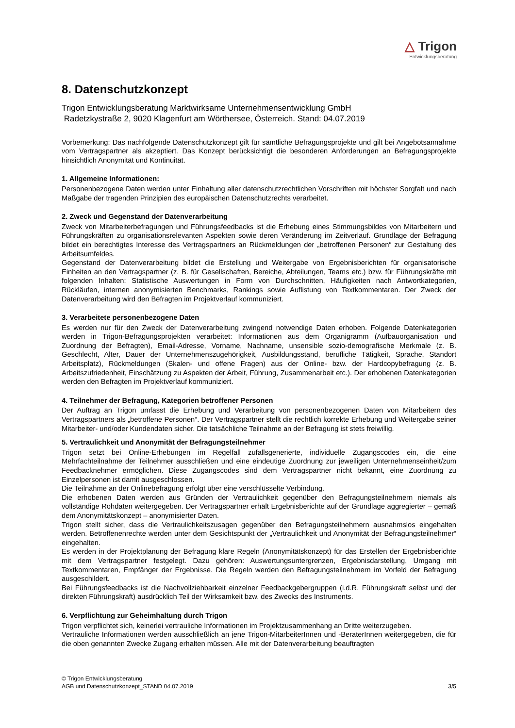△ Trigon
Entwicklungsberatung
8. Datenschutzkonzept
Trigon Entwicklungsberatung Marktwirksame Unternehmensentwicklung GmbH
Radetzkystraße 2, 9020 Klagenfurt am Wörthersee, Österreich. Stand: 04.07.2019
Vorbemerkung: Das nachfolgende Datenschutzkonzept gilt für sämtliche Befragungsprojekte und gilt bei Angebotsannahme vom Vertragspartner als akzeptiert. Das Konzept berücksichtigt die besonderen Anforderungen an Befragungsprojekte hinsichtlich Anonymität und Kontinuität.
1. Allgemeine Informationen:
Personenbezogene Daten werden unter Einhaltung aller datenschutzrechtlichen Vorschriften mit höchster Sorgfalt und nach Maßgabe der tragenden Prinzipien des europäischen Datenschutzrechts verarbeitet.
2. Zweck und Gegenstand der Datenverarbeitung
Zweck von Mitarbeiterbefragungen und Führungsfeedbacks ist die Erhebung eines Stimmungsbildes von Mitarbeitern und Führungskräften zu organisationsrelevanten Aspekten sowie deren Veränderung im Zeitverlauf. Grundlage der Befragung bildet ein berechtigtes Interesse des Vertragspartners an Rückmeldungen der „betroffenen Personen“ zur Gestaltung des Arbeitsumfeldes.
Gegenstand der Datenverarbeitung bildet die Erstellung und Weitergabe von Ergebnisberichten für organisatorische Einheiten an den Vertragspartner (z. B. für Gesellschaften, Bereiche, Abteilungen, Teams etc.) bzw. für Führungskräfte mit folgenden Inhalten: Statistische Auswertungen in Form von Durchschnitten, Häufigkeiten nach Antwortkategorien, Rückläufen, internen anonymisierten Benchmarks, Rankings sowie Auflistung von Textkommentaren. Der Zweck der Datenverarbeitung wird den Befragten im Projektverlauf kommuniziert.
3. Verarbeitete personenbezogene Daten
Es werden nur für den Zweck der Datenverarbeitung zwingend notwendige Daten erhoben. Folgende Datenkategorien werden in Trigon-Befragungsprojekten verarbeitet: Informationen aus dem Organigramm (Aufbauorganisation und Zuordnung der Befragten), Email-Adresse, Vorname, Nachname, unsensible sozio-demografische Merkmale (z. B. Geschlecht, Alter, Dauer der Unternehmenszugehörigkeit, Ausbildungsstand, berufliche Tätigkeit, Sprache, Standort Arbeitsplatz), Rückmeldungen (Skalen- und offene Fragen) aus der Online- bzw. der Hardcopybefragung (z. B. Arbeitszufriedenheit, Einschätzung zu Aspekten der Arbeit, Führung, Zusammenarbeit etc.). Der erhobenen Datenkategorien werden den Befragten im Projektverlauf kommuniziert.
4. Teilnehmer der Befragung, Kategorien betroffener Personen
Der Auftrag an Trigon umfasst die Erhebung und Verarbeitung von personenbezogenen Daten von Mitarbeitern des Vertragspartners als „betroffene Personen“. Der Vertragspartner stellt die rechtlich korrekte Erhebung und Weitergabe seiner Mitarbeiter- und/oder Kundendaten sicher. Die tatsächliche Teilnahme an der Befragung ist stets freiwillig.
5. Vertraulichkeit und Anonymität der Befragungsteilnehmer
Trigon setzt bei Online-Erhebungen im Regelfall zufallsgenerierte, individuelle Zugangscodes ein, die eine Mehrfachteilnahme der Teilnehmer ausschließen und eine eindeutige Zuordnung zur jeweiligen Unternehmenseinheit/zum Feedbacknehmer ermöglichen. Diese Zugangscodes sind dem Vertragspartner nicht bekannt, eine Zuordnung zu Einzelpersonen ist damit ausgeschlossen.
Die Teilnahme an der Onlinebefragung erfolgt über eine verschlüsselte Verbindung.
Die erhobenen Daten werden aus Gründen der Vertraulichkeit gegenüber den Befragungsteilnehmern niemals als vollständige Rohdaten weitergegeben. Der Vertragspartner erhält Ergebnisberichte auf der Grundlage aggregierter – gemäß dem Anonymitätskonzept – anonymisierter Daten.
Trigon stellt sicher, dass die Vertraulichkeitszusagen gegenüber den Befragungsteilnehmern ausnahmslos eingehalten werden. Betroffenenrechte werden unter dem Gesichtspunkt der „Vertraulichkeit und Anonymität der Befragungsteilnehmer“ eingehalten.
Es werden in der Projektplanung der Befragung klare Regeln (Anonymitätskonzept) für das Erstellen der Ergebnisberichte mit dem Vertragspartner festgelegt. Dazu gehören: Auswertungsuntergrenzen, Ergebnisdarstellung, Umgang mit Textkommentaren, Empfänger der Ergebnisse. Die Regeln werden den Befragungsteilnehmern im Vorfeld der Befragung ausgeschildert.
Bei Führungsfeedbacks ist die Nachvollziehbarkeit einzelner Feedbackgebergruppen (i.d.R. Führungskraft selbst und der direkten Führungskraft) ausdrücklich Teil der Wirksamkeit bzw. des Zwecks des Instruments.
6. Verpflichtung zur Geheimhaltung durch Trigon
Trigon verpflichtet sich, keinerlei vertrauliche Informationen im Projektzusammenhang an Dritte weiterzugeben.
Vertrauliche Informationen werden ausschließlich an jene Trigon-MitarbeiterInnen und -BeraterInnen weitergegeben, die für die oben genannten Zwecke Zugang erhalten müssen. Alle mit der Datenverarbeitung beauftragten
© Trigon Entwicklungsberatung
AGB und Datenschutzkonzept_STAND 04.07.2019 3/5